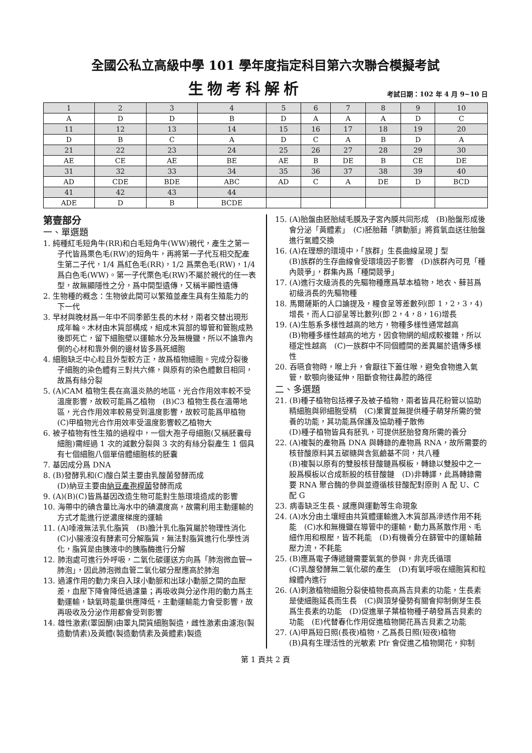全國公私立高級中學 101 學年度指定科目第六次聯合模擬考試
生物考科解析
考試日期：102 年 4 月 9~10 日
| 1 | 2 | 3 | 4 | 5 | 6 | 7 | 8 | 9 | 10 |
| A | D | D | B | D | A | A | A | D | C |
| 11 | 12 | 13 | 14 | 15 | 16 | 17 | 18 | 19 | 20 |
| D | B | C | A | D | C | A | B | D | A |
| 21 | 22 | 23 | 24 | 25 | 26 | 27 | 28 | 29 | 30 |
| AE | CE | AE | BE | AE | B | DE | B | CE | DE |
| 31 | 32 | 33 | 34 | 35 | 36 | 37 | 38 | 39 | 40 |
| AD | CDE | BDE | ABC | AD | C | A | DE | D | BCD |
| 41 | 42 | 43 | 44 | | | | | | |
| ADE | D | B | BCDE | | | | | | |
第壹部分
一、單選題
1. 純種紅毛短角牛(RR)和白毛短角牛(WW)親代，產生之第一子代皆爲栗色毛(RW)的短角牛，再將第一子代互相交配產生第二子代，1/4 爲紅色毛(RR)，1/2 爲栗色毛(RW)，1/4 爲白色毛(WW)。第一子代栗色毛(RW)不屬於親代的任一表型，故無顯隱性之分，爲中間型遺傳，又稱半顯性遺傳
2. 生物種的概念：生物彼此間可以繁殖並產生具有生殖能力的下一代
3. 早材與晚材爲一年中不同季節生長的木材，兩者交替出現形成年輪。木材由木質部構成，組成木質部的導管和管胞成熟後即死亡，留下細胞壁以運輸水分及無機鹽，所以不論靠內側的心材和靠外側的邊材皆多爲死細胞
4. 細胞缺乏中心粒且外型較方正，故爲植物細胞。完成分裂後子細胞的染色體有三對共六條，與原有的染色體數目相同，故爲有絲分裂
5. (A)CAM 植物生長在高溫炎熱的地區，光合作用效率較不受溫度影響，故較可能爲乙植物　(B)C3 植物生長在溫帶地區，光合作用效率較易受到溫度影響，故較可能爲甲植物　(C)甲植物光合作用效率受溫度影響較乙植物大
6. 被子植物有性生殖的過程中，一個大孢子母細胞(又稱胚囊母細胞)需經過 1 次的減數分裂與 3 次的有絲分裂產生 1 個具有七個細胞八個單倍體細胞核的胚囊
7. 基因成分爲 DNA
8. (B)發酵乳和(C)酸白菜主要由乳酸菌發酵而成
(D)納豆主要由納豆產孢桿菌發酵而成
9. (A)(B)(C)皆爲基因改造生物可能對生態環境造成的影響
10. 海帶中的碘含量比海水中的碘濃度高，故需利用主動運輸的方式才能進行逆濃度梯度的運輸
11. (A)唾液無法乳化脂質　(B)膽汁乳化脂質屬於物理性消化　(C)小腸液沒有酵素可分解脂質，無法對脂質進行化學性消化，脂質是由胰液中的胰脂酶進行分解
12. 肺泡處可進行外呼吸，二氧化碳運送方向爲「肺泡微血管→肺泡」，因此肺泡微血管二氧化碳分壓應高於肺泡
13. 過濾作用的動力來自入球小動脈和出球小動脈之間的血壓差，血壓下降會降低過濾量；再吸收與分泌作用的動力爲主動運輸，缺氧時能量供應降低，主動運輸能力會受影響，故再吸收及分泌作用都會受到影響
14. 雄性激素(睪固酮)由睪丸間質細胞製造，雌性激素由濾泡(製造動情素)及黃體(製造動情素及黃體素)製造
15. (A)胎盤由胚胎絨毛膜及子宮內膜共同形成　(B)胎盤形成後會分泌「黃體素」　(C)胚胎藉「臍動脈」將貧氧血送往胎盤進行氣體交換
16. (A)在理想的環境中，「族群」生長曲線呈現 J 型
(B)族群的生存曲線會受環境因子影響　(D)族群內可見「種內競爭」，群集內爲「種間競爭」
17. (A)進行次級消長的先驅物種應爲草本植物，地衣、蘚苔爲初級消長的先驅物種
18. 馬爾薩斯的人口論提及，糧食呈等差數列(即 1，2，3，4)增長，而人口卻呈等比數列(即 2，4，8，16)增長
19. (A)生態系多樣性越高的地方，物種多樣性通常越高
(B)物種多樣性越高的地方，因食物網的組成較複雜，所以穩定性越高　(C)一族群中不同個體間的差異屬於遺傳多樣性
20. 吞嚥食物時，喉上升，會厭往下蓋住喉，避免食物進入氣管，軟顎向後延伸，阻斷食物往鼻腔的路徑
二、多選題
21. (B)種子植物包括裸子及被子植物，兩者皆具花粉管以協助精細胞與卵細胞受精　(C)果實並無提供種子萌芽所需的營養的功能，其功能爲保護及協助種子散佈
(D)種子植物皆具有胚乳，可提供胚胎發育所需的養分
22. (A)複製的產物爲 DNA 與轉錄的產物爲 RNA，故所需要的核苷酸原料其五碳糖與含氮鹼基不同，共八種
(B)複製以原有的雙股核苷酸鏈爲模板，轉錄以雙股中之一股爲模板以合成新股的核苷酸鏈　(D)非轉譯，此爲轉錄需要 RNA 聚合酶的參與並遵循核苷酸配對原則 A 配 U、C 配 G
23. 病毒缺乏生長、感應與運動等生命現象
24. (A)水分由土壤經由共質體運輸進入木質部爲滲透作用不耗能　(C)水和無機鹽在導管中的運輸，動力爲蒸散作用、毛細作用和根壓，皆不耗能　(D)有機養分在篩管中的運輸藉壓力流，不耗能
25. (B)應爲電子傳遞鏈需要氧氣的參與，非克氏循環
(C)乳酸發酵無二氧化碳的產生　(D)有氧呼吸在細胞質和粒線體內進行
26. (A)刺激植物細胞分裂使植物長高爲吉貝素的功能，生長素是使細胞延長而生長　(C)與頂芽優勢有關會抑制側芽生長爲生長素的功能　(D)促進單子葉植物種子萌發爲吉貝素的功能　(E)代替春化作用促進植物開花爲吉貝素之功能
27. (A)甲爲短日照(長夜)植物，乙爲長日照(短夜)植物
(B)具有生理活性的光敏素 Pfr 會促進乙植物開花，抑制
第 1 頁共 2 頁